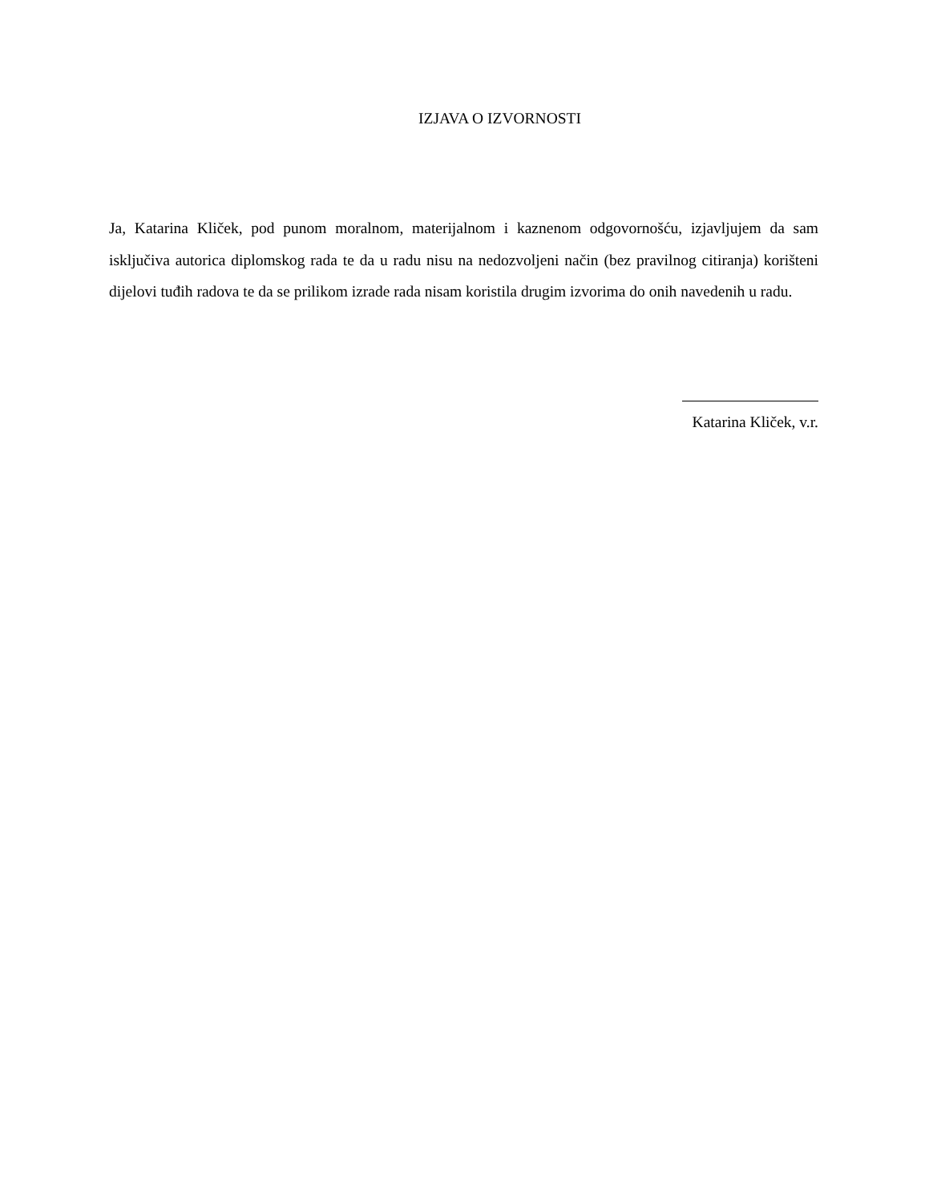IZJAVA O IZVORNOSTI
Ja, Katarina Kliček, pod punom moralnom, materijalnom i kaznenom odgovornošću, izjavljujem da sam isključiva autorica diplomskog rada te da u radu nisu na nedozvoljeni način (bez pravilnog citiranja) korišteni dijelovi tuđih radova te da se prilikom izrade rada nisam koristila drugim izvorima do onih navedenih u radu.
Katarina Kliček, v.r.